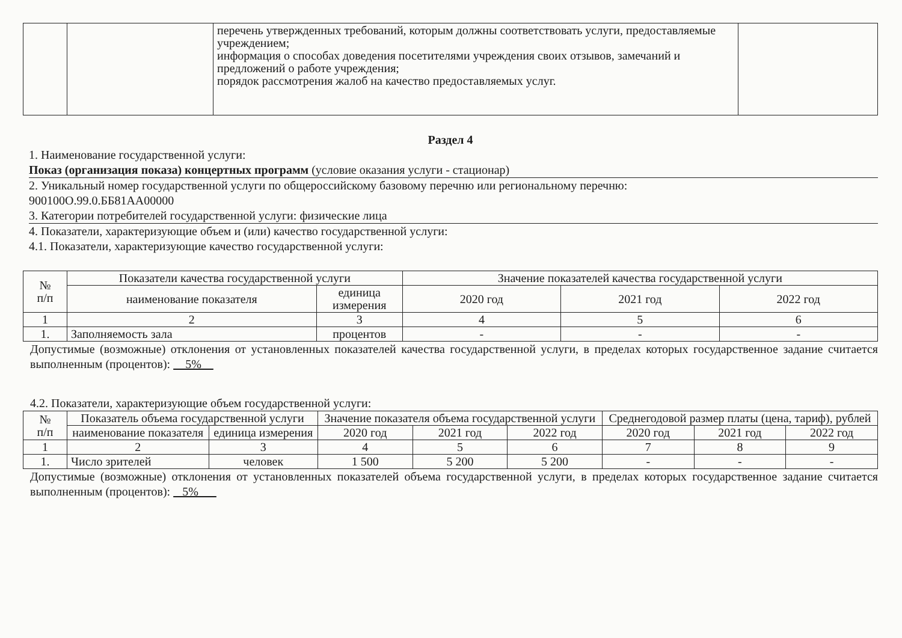| | | перечень утвержденных требований, которым должны соответствовать услуги, предоставляемые учреждением; информация о способах доведения посетителями учреждения своих отзывов, замечаний и предложений о работе учреждения; порядок рассмотрения жалоб на качество предоставляемых услуг. | |
Раздел 4
1. Наименование государственной услуги:
Показ (организация показа) концертных программ (условие оказания услуги - стационар)
2. Уникальный номер государственной услуги по общероссийскому базовому перечню или региональному перечню:
900100О.99.0.ББ81АА00000
3. Категории потребителей государственной услуги: физические лица
4. Показатели, характеризующие объем и (или) качество государственной услуги:
4.1. Показатели, характеризующие качество государственной услуги:
| № п/п | Показатели качества государственной услуги | | Значение показателей качества государственной услуги | | |
| | наименование показателя | единица измерения | 2020 год | 2021 год | 2022 год |
| 1 | 2 | 3 | 4 | 5 | 6 |
| 1. | Заполняемость зала | процентов | - | - | - |
Допустимые (возможные) отклонения от установленных показателей качества государственной услуги, в пределах которых государственное задание считается выполненным (процентов): 5%
4.2. Показатели, характеризующие объем государственной услуги:
| № п/п | Показатель объема государственной услуги | | Значение показателя объема государственной услуги | | | Среднегодовой размер платы (цена, тариф), рублей | | |
| | наименование показателя | единица измерения | 2020 год | 2021 год | 2022 год | 2020 год | 2021 год | 2022 год |
| 1 | 2 | 3 | 4 | 5 | 6 | 7 | 8 | 9 |
| 1. | Число зрителей | человек | 1 500 | 5 200 | 5 200 | - | - | - |
Допустимые (возможные) отклонения от установленных показателей объема государственной услуги, в пределах которых государственное задание считается выполненным (процентов): 5%